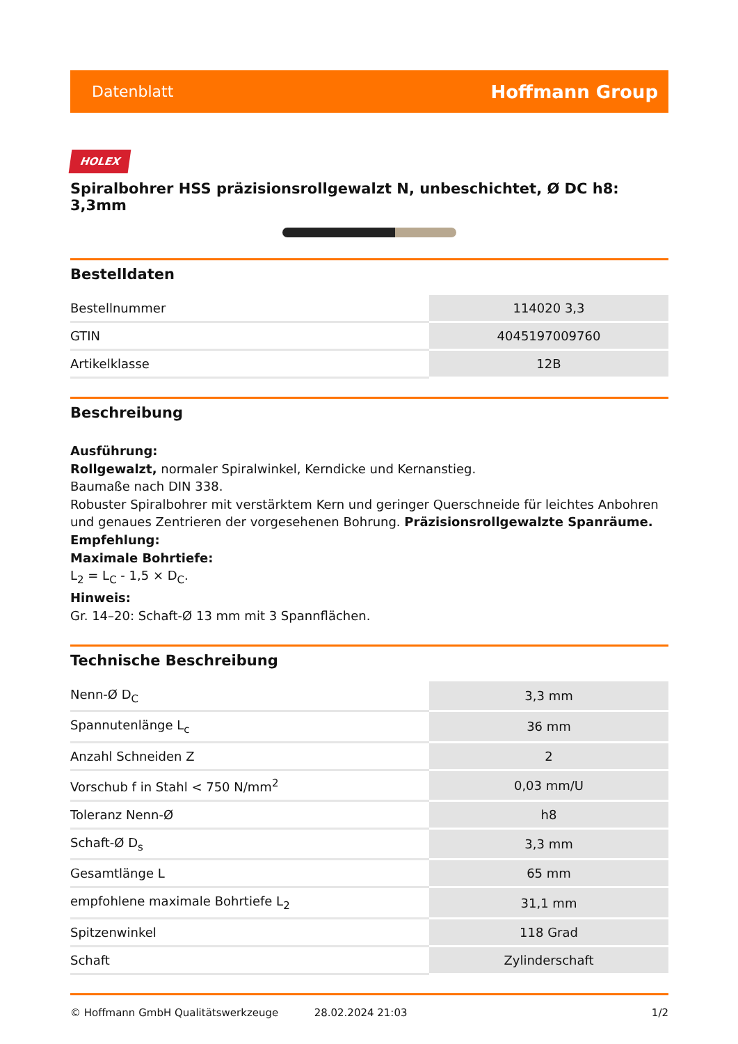Datenblatt Hoffmann Group
HOLEX
Spiralbohrer HSS präzisionsrollgewalzt N, unbeschichtet, Ø DC h8: 3,3mm
Bestelldaten
| Bestellnummer | 114020 3,3 |
| GTIN | 4045197009760 |
| Artikelklasse | 12B |
Beschreibung
Ausführung:
Rollgewalzt, normaler Spiralwinkel, Kerndicke und Kernanstieg.
Baumaße nach DIN 338.
Robuster Spiralbohrer mit verstärktem Kern und geringer Querschneide für leichtes Anbohren und genaues Zentrieren der vorgesehenen Bohrung. Präzisionsrollgewalzte Spanräume.
Empfehlung:
Maximale Bohrtiefe:
L<sub>2</sub> = L<sub>C</sub> - 1,5 × D<sub>C</sub>.
Hinweis:
Gr. 14–20: Schaft-Ø 13 mm mit 3 Spannflächen.
Technische Beschreibung
| Nenn-Ø D<sub>C</sub> | 3,3 mm |
| Spannutenlänge L<sub>c</sub> | 36 mm |
| Anzahl Schneiden Z | 2 |
| Vorschub f in Stahl < 750 N/mm<sup>2</sup> | 0,03 mm/U |
| Toleranz Nenn-Ø | h8 |
| Schaft-Ø D<sub>s</sub> | 3,3 mm |
| Gesamtlänge L | 65 mm |
| empfohlene maximale Bohrtiefe L<sub>2</sub> | 31,1 mm |
| Spitzenwinkel | 118 Grad |
| Schaft | Zylinderschaft |
© Hoffmann GmbH Qualitätswerkzeuge 28.02.2024 21:03 1/2